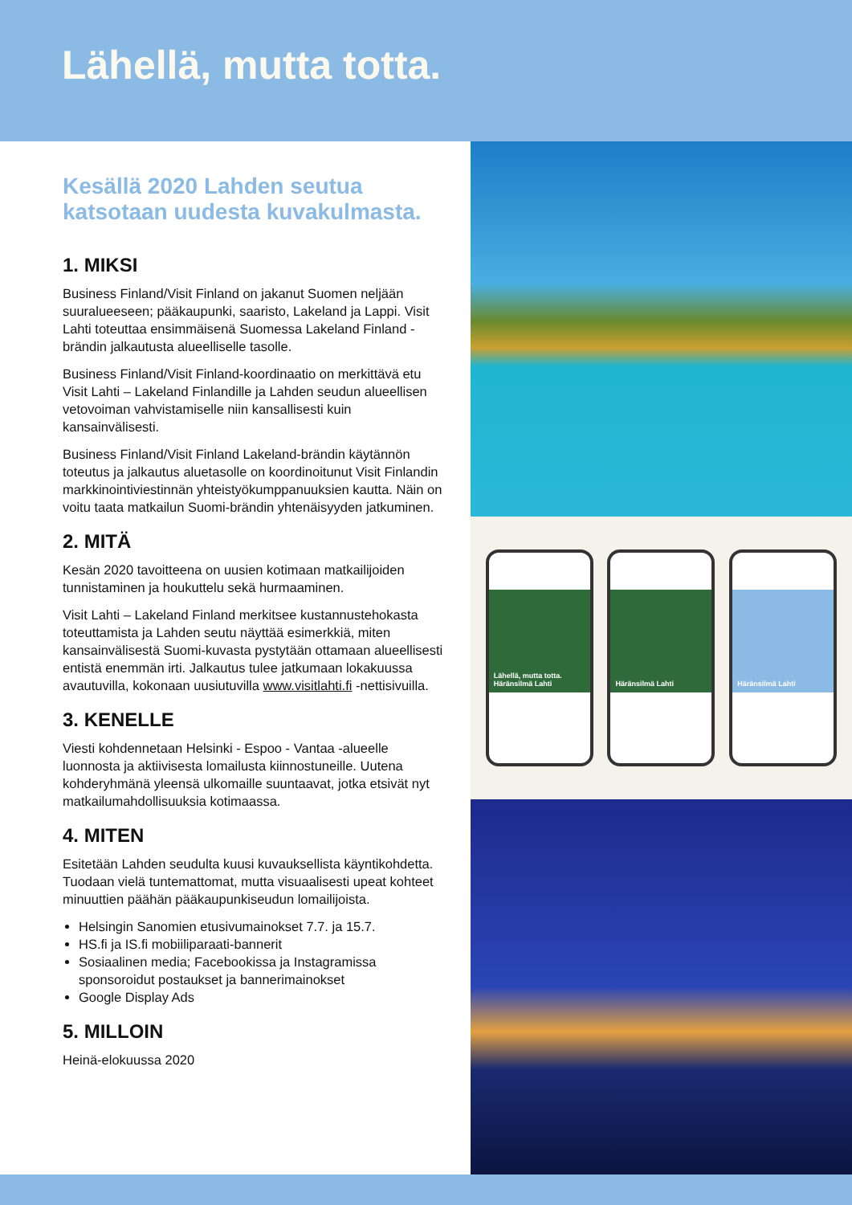Lähellä, mutta totta.
Kesällä 2020 Lahden seutua katsotaan uudesta kuvakulmasta.
1. MIKSI
Business Finland/Visit Finland on jakanut Suomen neljään suuralueeseen; pääkaupunki, saaristo, Lakeland ja Lappi. Visit Lahti toteuttaa ensimmäisenä Suomessa Lakeland Finland -brändin jalkautusta alueelliselle tasolle.
Business Finland/Visit Finland-koordinaatio on merkittävä etu Visit Lahti – Lakeland Finlandille ja Lahden seudun alueellisen vetovoiman vahvistamiselle niin kansallisesti kuin kansainvälisesti.
Business Finland/Visit Finland Lakeland-brändin käytännön toteutus ja jalkautus aluetasolle on koordinoitunut Visit Finlandin markkinointiviestinnän yhteistyökumppanuuksien kautta. Näin on voitu taata matkailun Suomi-brändin yhtenäisyyden jatkuminen.
2. MITÄ
Kesän 2020 tavoitteena on uusien kotimaan matkailijoiden tunnistaminen ja houkuttelu sekä hurmaaminen.
Visit Lahti – Lakeland Finland merkitsee kustannustehokasta toteuttamista ja Lahden seutu näyttää esimerkkiä, miten kansainvälisestä Suomi-kuvasta pystytään ottamaan alueellisesti entistä enemmän irti. Jalkautus tulee jatkumaan lokakuussa avautuvilla, kokonaan uusiutuvilla www.visitlahti.fi -nettisivuilla.
3. KENELLE
Viesti kohdennetaan Helsinki - Espoo - Vantaa -alueelle luonnosta ja aktiivisesta lomailusta kiinnostuneille. Uutena kohderyhmänä yleensä ulkomaille suuntaavat, jotka etsivät nyt matkailumahdollisuuksia kotimaassa.
4. MITEN
Esitetään Lahden seudulta kuusi kuvauksellista käyntikohdetta. Tuodaan vielä tuntemattomat, mutta visuaalisesti upeat kohteet minuuttien päähän pääkaupunkiseudun lomailijoista.
Helsingin Sanomien etusivumainokset 7.7. ja 15.7.
HS.fi ja IS.fi mobiiliparaati-bannerit
Sosiaalinen media; Facebookissa ja Instagramissa sponsoroidut postaukset ja bannerimainokset
Google Display Ads
5. MILLOIN
Heinä-elokuussa 2020
Lähellä, mutta totta. Häränsilmä Lahti
Häränsilmä Lahti Häränsilmä Lahti